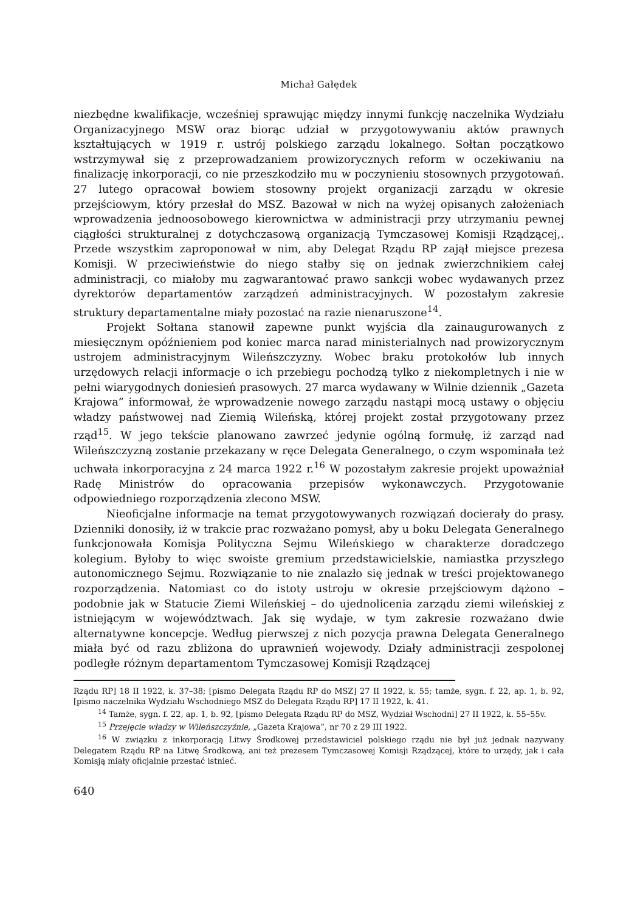Michał Gałędek
niezbędne kwalifikacje, wcześniej sprawując między innymi funkcję naczelnika Wydziału Organizacyjnego MSW oraz biorąc udział w przygotowywaniu aktów prawnych kształtujących w 1919 r. ustrój polskiego zarządu lokalnego. Sołtan początkowo wstrzymywał się z przeprowadzaniem prowizorycznych reform w oczekiwaniu na finalizację inkorporacji, co nie przeszkodziło mu w poczynieniu stosownych przygotowań. 27 lutego opracował bowiem stosowny projekt organizacji zarządu w okresie przejściowym, który przesłał do MSZ. Bazował w nich na wyżej opisanych założeniach wprowadzenia jednoosobowego kierownictwa w administracji przy utrzymaniu pewnej ciągłości strukturalnej z dotychczasową organizacją Tymczasowej Komisji Rządzącej,. Przede wszystkim zaproponował w nim, aby Delegat Rządu RP zajął miejsce prezesa Komisji. W przeciwieństwie do niego stałby się on jednak zwierzchnikiem całej administracji, co miałoby mu zagwarantować prawo sankcji wobec wydawanych przez dyrektorów departamentów zarządzeń administracyjnych. W pozostałym zakresie struktury departamentalne miały pozostać na razie nienaruszone<sup>14</sup>.
Projekt Sołtana stanowił zapewne punkt wyjścia dla zainaugurowanych z miesięcznym opóźnieniem pod koniec marca narad ministerialnych nad prowizorycznym ustrojem administracyjnym Wileńszczyzny. Wobec braku protokołów lub innych urzędowych relacji informacje o ich przebiegu pochodzą tylko z niekompletnych i nie w pełni wiarygodnych doniesień prasowych. 27 marca wydawany w Wilnie dziennik „Gazeta Krajowa” informował, że wprowadzenie nowego zarządu nastąpi mocą ustawy o objęciu władzy państwowej nad Ziemią Wileńską, której projekt został przygotowany przez rząd<sup>15</sup>. W jego tekście planowano zawrzeć jedynie ogólną formułę, iż zarząd nad Wileńszczyzną zostanie przekazany w ręce Delegata Generalnego, o czym wspominała też uchwała inkorporacyjna z 24 marca 1922 r.<sup>16</sup> W pozostałym zakresie projekt upoważniał Radę Ministrów do opracowania przepisów wykonawczych. Przygotowanie odpowiedniego rozporządzenia zlecono MSW.
Nieoficjalne informacje na temat przygotowywanych rozwiązań docierały do prasy. Dzienniki donosiły, iż w trakcie prac rozważano pomysł, aby u boku Delegata Generalnego funkcjonowała Komisja Polityczna Sejmu Wileńskiego w charakterze doradczego kolegium. Byłoby to więc swoiste gremium przedstawicielskie, namiastka przyszłego autonomicznego Sejmu. Rozwiązanie to nie znalazło się jednak w treści projektowanego rozporządzenia. Natomiast co do istoty ustroju w okresie przejściowym dążono – podobnie jak w Statucie Ziemi Wileńskiej – do ujednolicenia zarządu ziemi wileńskiej z istniejącym w województwach. Jak się wydaje, w tym zakresie rozważano dwie alternatywne koncepcje. Według pierwszej z nich pozycja prawna Delegata Generalnego miała być od razu zbliżona do uprawnień wojewody. Działy administracji zespolonej podległe różnym departamentom Tymczasowej Komisji Rządzącej
Rządu RP] 18 II 1922, k. 37–38; [pismo Delegata Rządu RP do MSZ] 27 II 1922, k. 55; tamże, sygn. f. 22, ap. 1, b. 92, [pismo naczelnika Wydziału Wschodniego MSZ do Delegata Rządu RP] 17 II 1922, k. 41.
<sup>14</sup> Tamże, sygn. f. 22, ap. 1, b. 92, [pismo Delegata Rządu RP do MSZ, Wydział Wschodni] 27 II 1922, k. 55–55v.
<sup>15</sup> Przejęcie władzy w Wileńszczyźnie, „Gazeta Krajowa”, nr 70 z 29 III 1922.
<sup>16</sup> W związku z inkorporacją Litwy Środkowej przedstawiciel polskiego rządu nie był już jednak nazywany Delegatem Rządu RP na Litwę Środkową, ani też prezesem Tymczasowej Komisji Rządzącej, które to urzędy, jak i cała Komisją miały oficjalnie przestać istnieć.
640